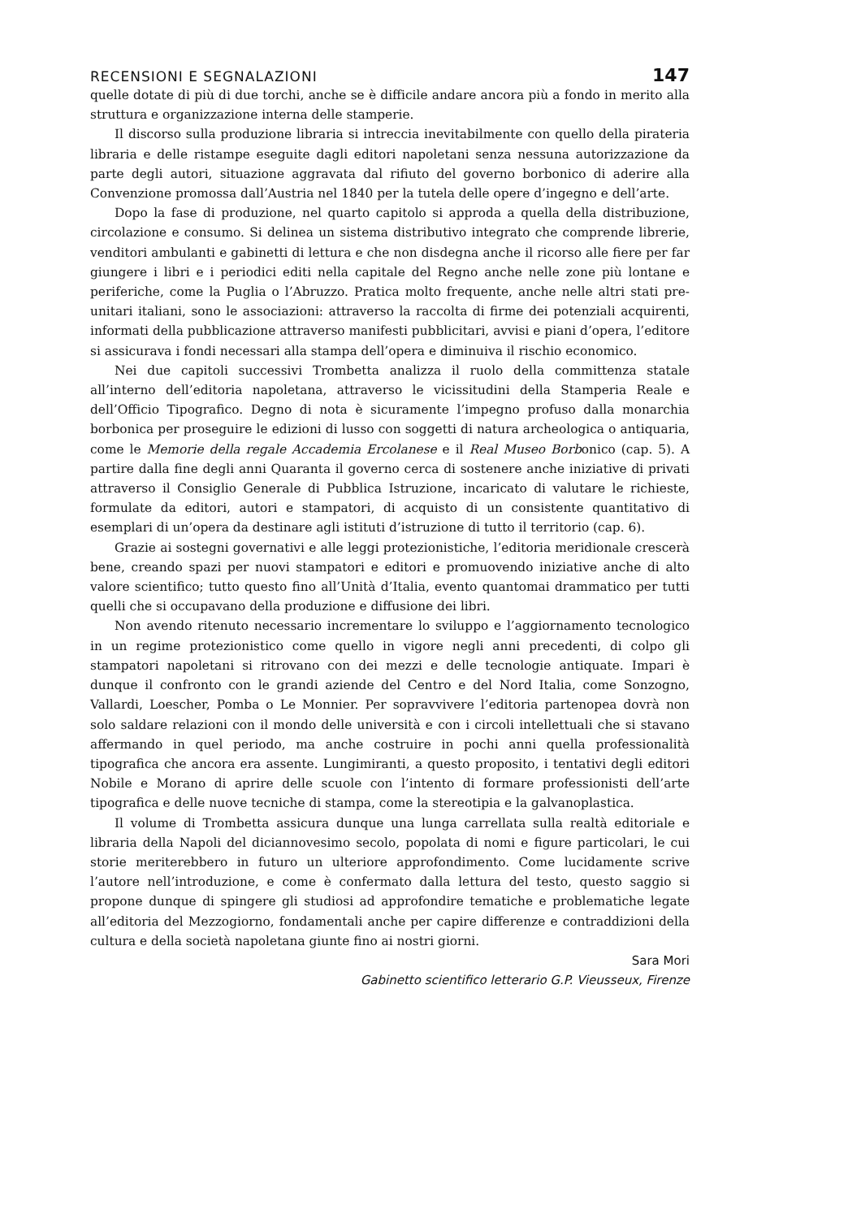RECENSIONI E SEGNALAZIONI 147
quelle dotate di più di due torchi, anche se è difficile andare ancora più a fondo in merito alla struttura e organizzazione interna delle stamperie.
Il discorso sulla produzione libraria si intreccia inevitabilmente con quello della pirateria libraria e delle ristampe eseguite dagli editori napoletani senza nessuna autorizzazione da parte degli autori, situazione aggravata dal rifiuto del governo borbonico di aderire alla Convenzione promossa dall’Austria nel 1840 per la tutela delle opere d’ingegno e dell’arte.
Dopo la fase di produzione, nel quarto capitolo si approda a quella della distribuzione, circolazione e consumo. Si delinea un sistema distributivo integrato che comprende librerie, venditori ambulanti e gabinetti di lettura e che non disdegna anche il ricorso alle fiere per far giungere i libri e i periodici editi nella capitale del Regno anche nelle zone più lontane e periferiche, come la Puglia o l’Abruzzo. Pratica molto frequente, anche nelle altri stati pre-unitari italiani, sono le associazioni: attraverso la raccolta di firme dei potenziali acquirenti, informati della pubblicazione attraverso manifesti pubblicitari, avvisi e piani d’opera, l’editore si assicurava i fondi necessari alla stampa dell’opera e diminuiva il rischio economico.
Nei due capitoli successivi Trombetta analizza il ruolo della committenza statale all’interno dell’editoria napoletana, attraverso le vicissitudini della Stamperia Reale e dell’Officio Tipografico. Degno di nota è sicuramente l’impegno profuso dalla monarchia borbonica per proseguire le edizioni di lusso con soggetti di natura archeologica o antiquaria, come le Memorie della regale Accademia Ercolanese e il Real Museo Borbonico (cap. 5). A partire dalla fine degli anni Quaranta il governo cerca di sostenere anche iniziative di privati attraverso il Consiglio Generale di Pubblica Istruzione, incaricato di valutare le richieste, formulate da editori, autori e stampatori, di acquisto di un consistente quantitativo di esemplari di un’opera da destinare agli istituti d’istruzione di tutto il territorio (cap. 6).
Grazie ai sostegni governativi e alle leggi protezionistiche, l’editoria meridionale crescerà bene, creando spazi per nuovi stampatori e editori e promuovendo iniziative anche di alto valore scientifico; tutto questo fino all’Unità d’Italia, evento quantomai drammatico per tutti quelli che si occupavano della produzione e diffusione dei libri.
Non avendo ritenuto necessario incrementare lo sviluppo e l’aggiornamento tecnologico in un regime protezionistico come quello in vigore negli anni precedenti, di colpo gli stampatori napoletani si ritrovano con dei mezzi e delle tecnologie antiquate. Impari è dunque il confronto con le grandi aziende del Centro e del Nord Italia, come Sonzogno, Vallardi, Loescher, Pomba o Le Monnier. Per sopravvivere l’editoria partenopea dovrà non solo saldare relazioni con il mondo delle università e con i circoli intellettuali che si stavano affermando in quel periodo, ma anche costruire in pochi anni quella professionalità tipografica che ancora era assente. Lungimiranti, a questo proposito, i tentativi degli editori Nobile e Morano di aprire delle scuole con l’intento di formare professionisti dell’arte tipografica e delle nuove tecniche di stampa, come la stereotipia e la galvanoplastica.
Il volume di Trombetta assicura dunque una lunga carrellata sulla realtà editoriale e libraria della Napoli del diciannovesimo secolo, popolata di nomi e figure particolari, le cui storie meriterebbero in futuro un ulteriore approfondimento. Come lucidamente scrive l’autore nell’introduzione, e come è confermato dalla lettura del testo, questo saggio si propone dunque di spingere gli studiosi ad approfondire tematiche e problematiche legate all’editoria del Mezzogiorno, fondamentali anche per capire differenze e contraddizioni della cultura e della società napoletana giunte fino ai nostri giorni.
Sara Mori
Gabinetto scientifico letterario G.P. Vieusseux, Firenze